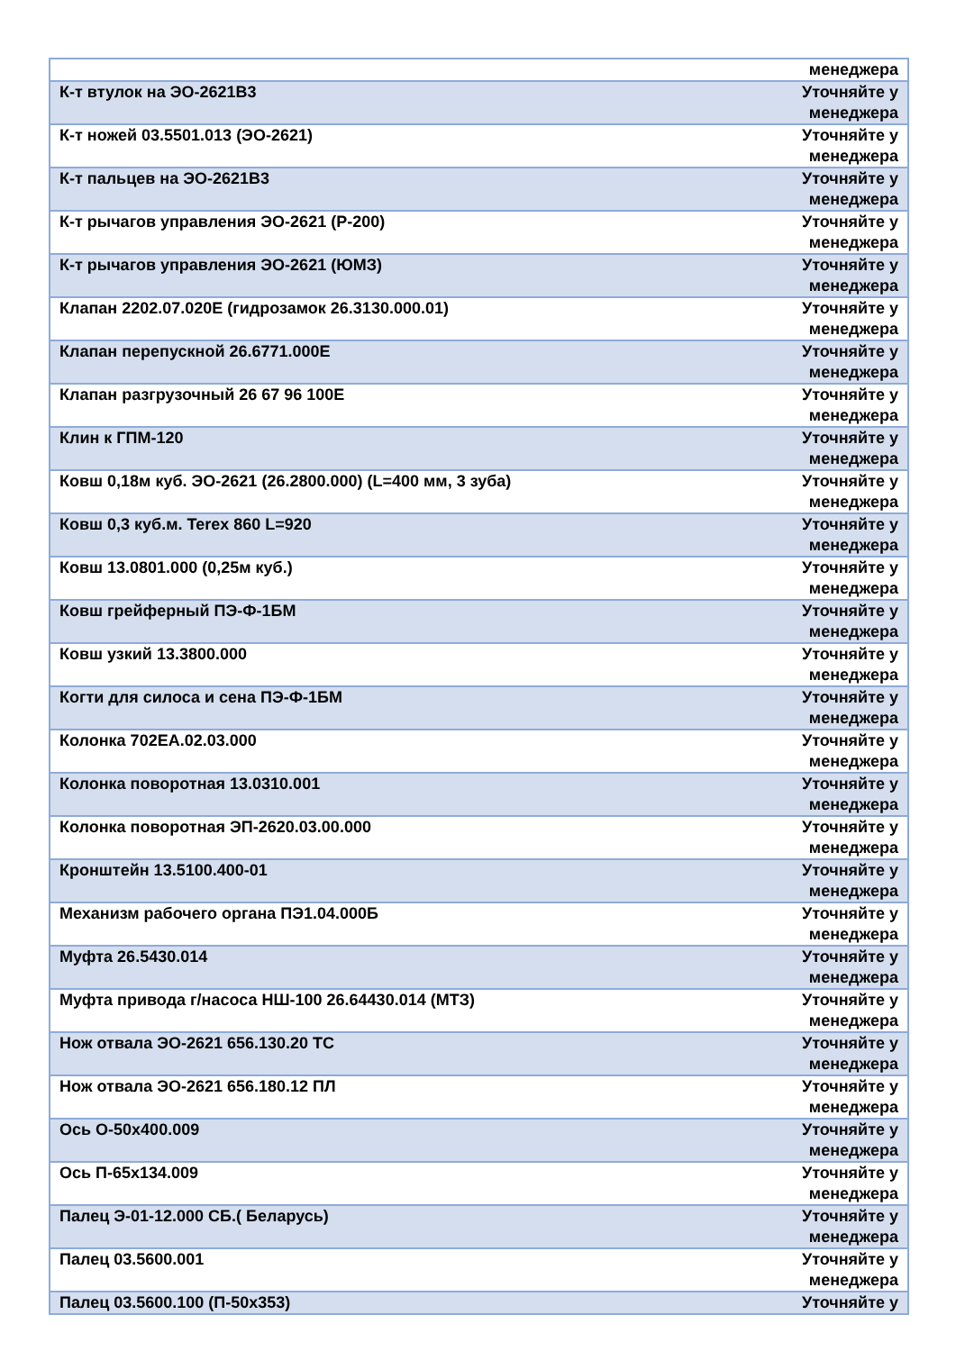| | менеджера |
| К-т втулок на ЭО-2621В3 | Уточняйте у менеджера |
| К-т ножей 03.5501.013 (ЭО-2621) | Уточняйте у менеджера |
| К-т пальцев на ЭО-2621В3 | Уточняйте у менеджера |
| К-т рычагов управления ЭО-2621 (Р-200) | Уточняйте у менеджера |
| К-т рычагов управления ЭО-2621 (ЮМЗ) | Уточняйте у менеджера |
| Клапан 2202.07.020Е (гидрозамок 26.3130.000.01) | Уточняйте у менеджера |
| Клапан перепускной 26.6771.000Е | Уточняйте у менеджера |
| Клапан разгрузочный 26 67 96 100Е | Уточняйте у менеджера |
| Клин к ГПМ-120 | Уточняйте у менеджера |
| Ковш 0,18м куб. ЭО-2621 (26.2800.000) (L=400 мм, 3 зуба) | Уточняйте у менеджера |
| Ковш 0,3 куб.м. Terex 860 L=920 | Уточняйте у менеджера |
| Ковш 13.0801.000 (0,25м куб.) | Уточняйте у менеджера |
| Ковш грейферный ПЭ-Ф-1БМ | Уточняйте у менеджера |
| Ковш узкий 13.3800.000 | Уточняйте у менеджера |
| Когти для силоса и сена ПЭ-Ф-1БМ | Уточняйте у менеджера |
| Колонка 702ЕА.02.03.000 | Уточняйте у менеджера |
| Колонка поворотная 13.0310.001 | Уточняйте у менеджера |
| Колонка поворотная ЭП-2620.03.00.000 | Уточняйте у менеджера |
| Кронштейн 13.5100.400-01 | Уточняйте у менеджера |
| Механизм рабочего органа ПЭ1.04.000Б | Уточняйте у менеджера |
| Муфта 26.5430.014 | Уточняйте у менеджера |
| Муфта привода г/насоса НШ-100 26.64430.014 (МТЗ) | Уточняйте у менеджера |
| Нож отвала ЭО-2621 656.130.20 ТС | Уточняйте у менеджера |
| Нож отвала ЭО-2621 656.180.12 ПЛ | Уточняйте у менеджера |
| Ось О-50х400.009 | Уточняйте у менеджера |
| Ось П-65х134.009 | Уточняйте у менеджера |
| Палец Э-01-12.000 СБ.( Беларусь) | Уточняйте у менеджера |
| Палец 03.5600.001 | Уточняйте у менеджера |
| Палец 03.5600.100 (П-50х353) | Уточняйте у |